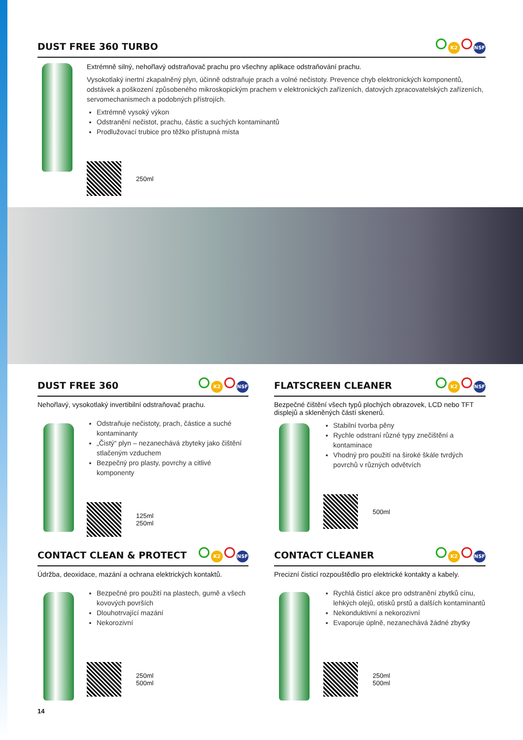DUST FREE 360 TURBO K2 NSF
Extrémně silný, nehořlavý odstraňovač prachu pro všechny aplikace odstraňování prachu.
Vysokotlaký inertní zkapalněný plyn, účinně odstraňuje prach a volné nečistoty. Prevence chyb elektronických komponentů, odstávek a poškození způsobeného mikroskopickým prachem v elektronických zařízeních, datových zpracovatelských zařízeních, servomechanismech a podobných přístrojích.
Extrémně vysoký výkon
Odstranění nečistot, prachu, částic a suchých kontaminantů
Prodlužovací trubice pro těžko přístupná místa
250ml
DUST FREE 360 K2 NSF
Nehořlavý, vysokotlaký invertibilní odstraňovač prachu.
Odstraňuje nečistoty, prach, částice a suché kontaminanty
„Čistý“ plyn – nezanechává zbyteky jako čištění stlačeným vzduchem
Bezpečný pro plasty, povrchy a citlivé komponenty
125ml
250ml
FLATSCREEN CLEANER K2 NSF
Bezpečné čištění všech typů plochých obrazovek, LCD nebo TFT displejů a skleněných částí skenerů.
Stabilní tvorba pěny
Rychle odstraní různé typy znečištění a kontaminace
Vhodný pro použití na široké škále tvrdých povrchů v různých odvětvích
500ml
CONTACT CLEAN & PROTECT K2 NSF
Údržba, deoxidace, mazání a ochrana elektrických kontaktů.
Bezpečné pro použití na plastech, gumě a všech kovových površích
Dlouhotrvající mazání
Nekorozivní
250ml
500ml
CONTACT CLEANER K2 NSF
Precizní čisticí rozpouštědlo pro elektrické kontakty a kabely.
Rychlá čisticí akce pro odstranění zbytků cínu, lehkých olejů, otisků prstů a dalších kontaminantů
Nekonduktivní a nekorozivní
Evaporuje úplně, nezanechává žádné zbytky
250ml
500ml
14